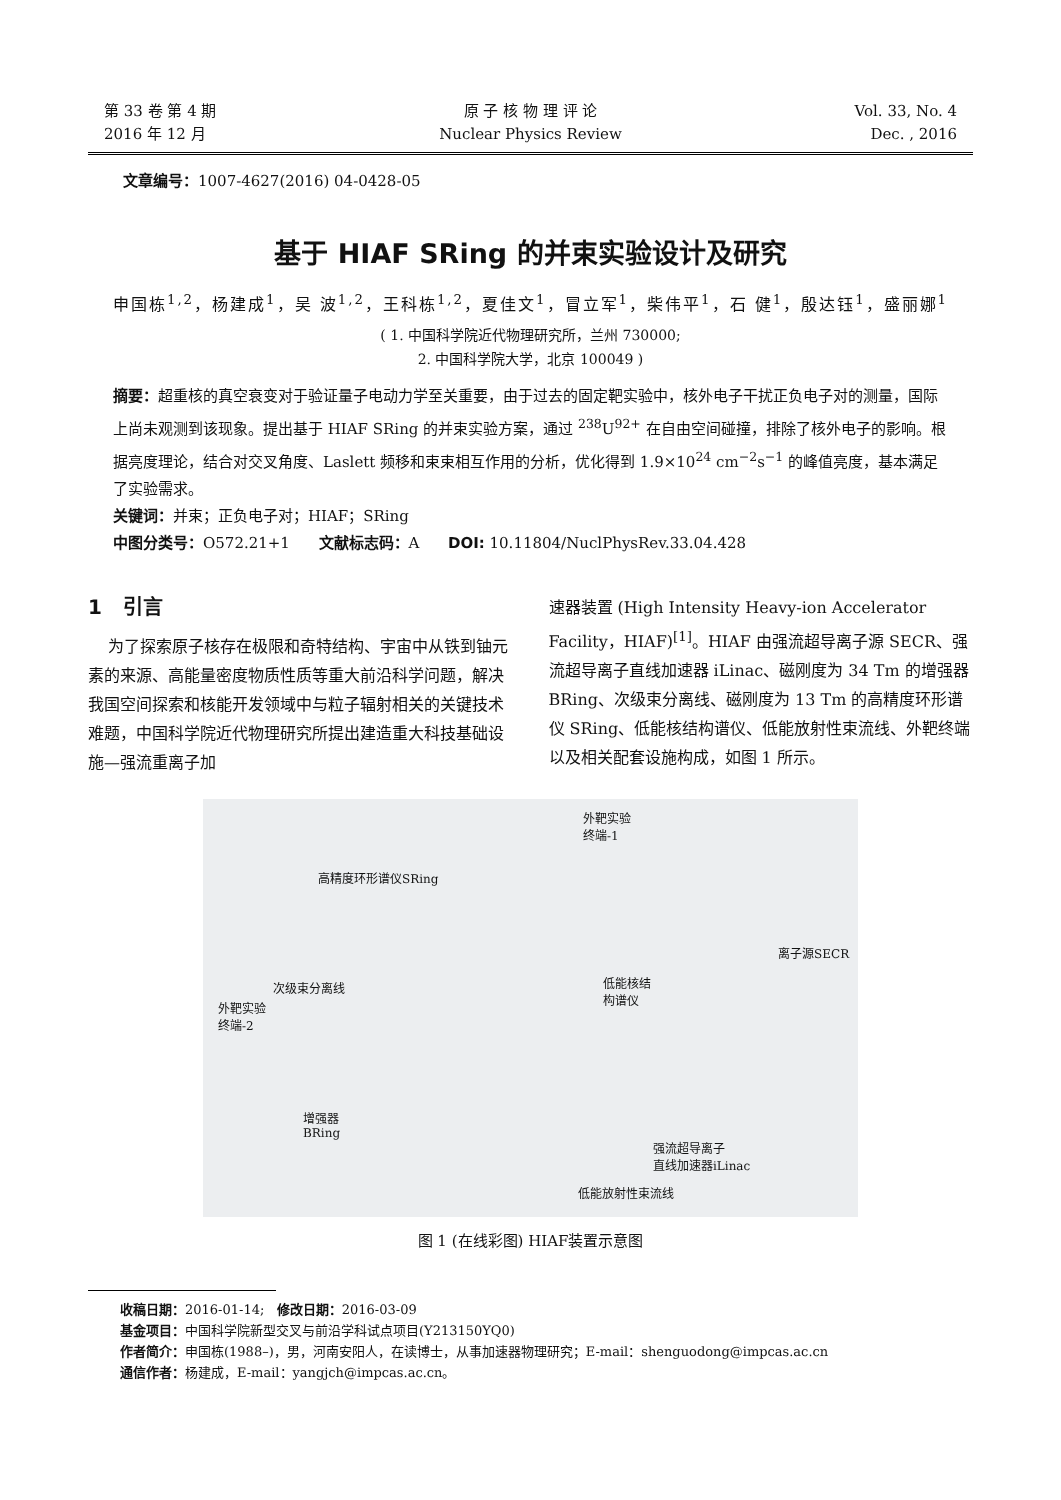第 33 卷 第 4 期
2016 年 12 月
原 子 核 物 理 评 论
Nuclear Physics Review
Vol. 33, No. 4
Dec. , 2016
文章编号：1007-4627(2016) 04-0428-05
基于 HIAF SRing 的并束实验设计及研究
申国栋<sup>1,2</sup>，杨建成<sup>1</sup>，吴 波<sup>1,2</sup>，王科栋<sup>1,2</sup>，夏佳文<sup>1</sup>，冒立军<sup>1</sup>，柴伟平<sup>1</sup>，石 健<sup>1</sup>，殷达钰<sup>1</sup>，盛丽娜<sup>1</sup>
( 1. 中国科学院近代物理研究所，兰州 730000;
2. 中国科学院大学，北京 100049 )
摘要：超重核的真空衰变对于验证量子电动力学至关重要，由于过去的固定靶实验中，核外电子干扰正负电子对的测量，国际上尚未观测到该现象。提出基于 HIAF SRing 的并束实验方案，通过 <sup>238</sup>U<sup>92+</sup> 在自由空间碰撞，排除了核外电子的影响。根据亮度理论，结合对交叉角度、Laslett 频移和束束相互作用的分析，优化得到 1.9×10<sup>24</sup> cm<sup>−2</sup>s<sup>−1</sup> 的峰值亮度，基本满足了实验需求。
关键词：并束；正负电子对；HIAF；SRing
中图分类号：O572.21+1 文献标志码：A DOI: 10.11804/NuclPhysRev.33.04.428
1 引言
为了探索原子核存在极限和奇特结构、宇宙中从铁到铀元素的来源、高能量密度物质性质等重大前沿科学问题，解决我国空间探索和核能开发领域中与粒子辐射相关的关键技术难题，中国科学院近代物理研究所提出建造重大科技基础设施—强流重离子加
速器装置 (High Intensity Heavy-ion Accelerator Facility，HIAF)<sup>[1]</sup>。HIAF 由强流超导离子源 SECR、强流超导离子直线加速器 iLinac、磁刚度为 34 Tm 的增强器 BRing、次级束分离线、磁刚度为 13 Tm 的高精度环形谱仪 SRing、低能核结构谱仪、低能放射性束流线、外靶终端以及相关配套设施构成，如图 1 所示。
外靶实验
终端-1
高精度环形谱仪SRing
次级束分离线
外靶实验
终端-2
低能核结
构谱仪
离子源SECR
增强器
BRing
强流超导离子
直线加速器iLinac
低能放射性束流线
图 1 (在线彩图) HIAF装置示意图
收稿日期：2016-01-14; 修改日期：2016-03-09
基金项目：中国科学院新型交叉与前沿学科试点项目(Y213150YQ0)
作者简介：申国栋(1988–)，男，河南安阳人，在读博士，从事加速器物理研究；E-mail：shenguodong@impcas.ac.cn
通信作者：杨建成，E-mail：yangjch@impcas.ac.cn。